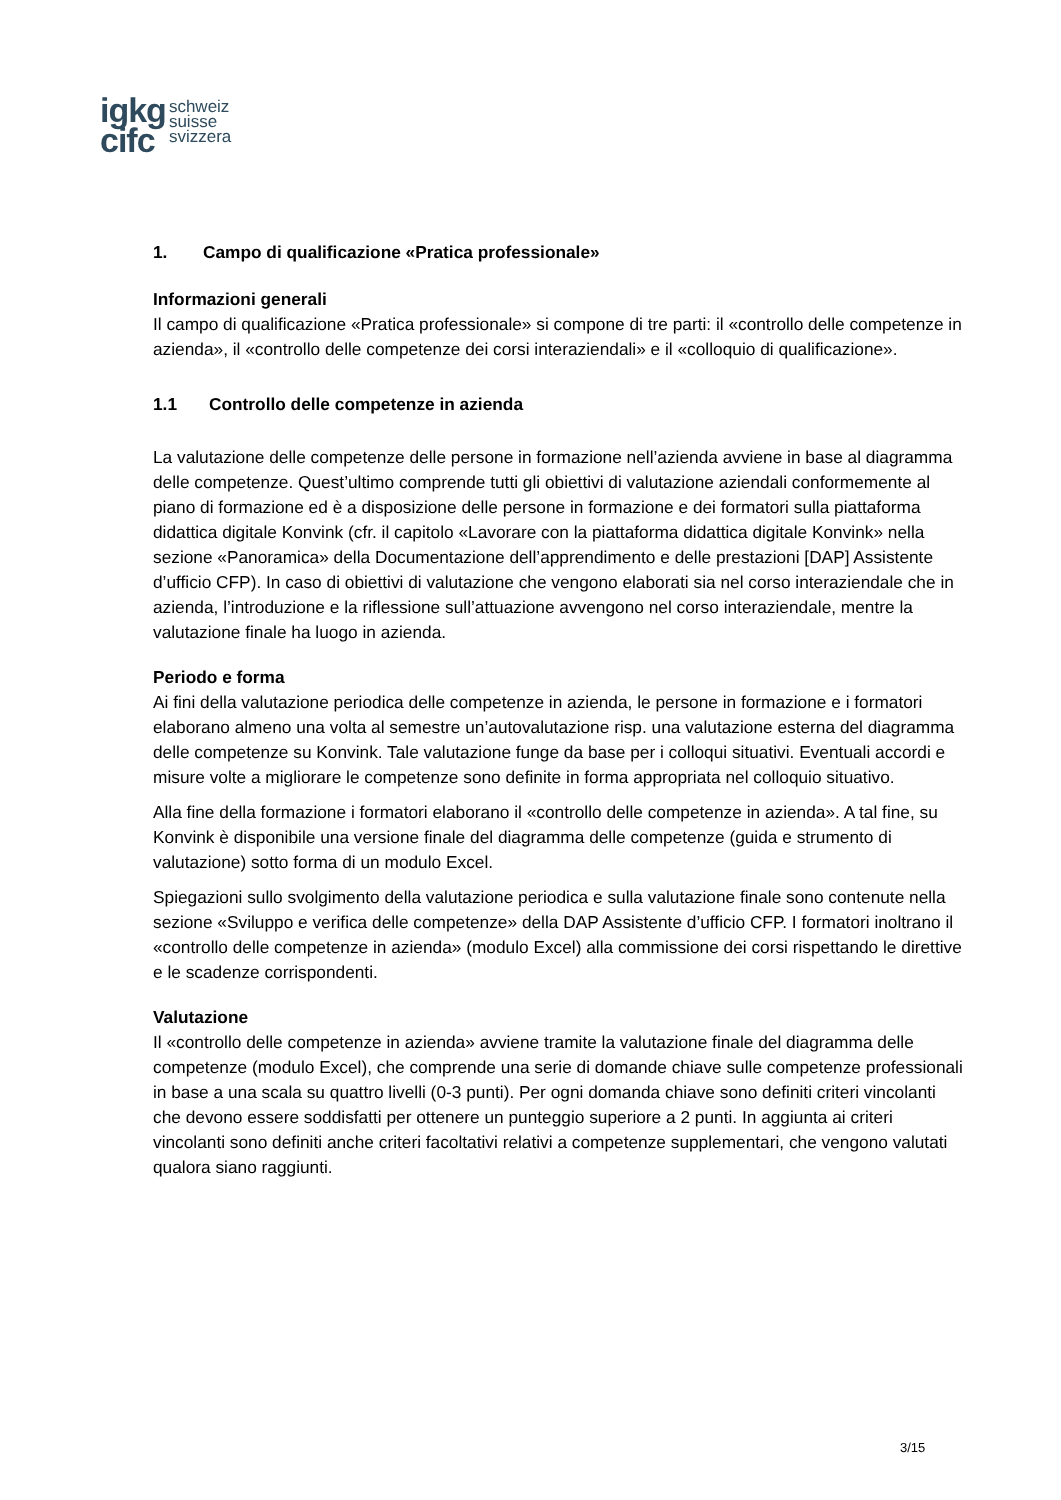igkg
cifc
schweiz
suisse
svizzera
1. Campo di qualificazione «Pratica professionale»
Informazioni generali
Il campo di qualificazione «Pratica professionale» si compone di tre parti: il «controllo delle competenze in azienda», il «controllo delle competenze dei corsi interaziendali» e il «colloquio di qualificazione».
1.1 Controllo delle competenze in azienda
La valutazione delle competenze delle persone in formazione nell’azienda avviene in base al diagramma delle competenze. Quest’ultimo comprende tutti gli obiettivi di valutazione aziendali conformemente al piano di formazione ed è a disposizione delle persone in formazione e dei formatori sulla piattaforma didattica digitale Konvink (cfr. il capitolo «Lavorare con la piattaforma didattica digitale Konvink» nella sezione «Panoramica» della Documentazione dell’apprendimento e delle prestazioni [DAP] Assistente d’ufficio CFP). In caso di obiettivi di valutazione che vengono elaborati sia nel corso interaziendale che in azienda, l’introduzione e la riflessione sull’attuazione avvengono nel corso interaziendale, mentre la valutazione finale ha luogo in azienda.
Periodo e forma
Ai fini della valutazione periodica delle competenze in azienda, le persone in formazione e i formatori elaborano almeno una volta al semestre un’autovalutazione risp. una valutazione esterna del diagramma delle competenze su Konvink. Tale valutazione funge da base per i colloqui situativi. Eventuali accordi e misure volte a migliorare le competenze sono definite in forma appropriata nel colloquio situativo.
Alla fine della formazione i formatori elaborano il «controllo delle competenze in azienda». A tal fine, su Konvink è disponibile una versione finale del diagramma delle competenze (guida e strumento di valutazione) sotto forma di un modulo Excel.
Spiegazioni sullo svolgimento della valutazione periodica e sulla valutazione finale sono contenute nella sezione «Sviluppo e verifica delle competenze» della DAP Assistente d’ufficio CFP. I formatori inoltrano il «controllo delle competenze in azienda» (modulo Excel) alla commissione dei corsi rispettando le direttive e le scadenze corrispondenti.
Valutazione
Il «controllo delle competenze in azienda» avviene tramite la valutazione finale del diagramma delle competenze (modulo Excel), che comprende una serie di domande chiave sulle competenze professionali in base a una scala su quattro livelli (0-3 punti). Per ogni domanda chiave sono definiti criteri vincolanti che devono essere soddisfatti per ottenere un punteggio superiore a 2 punti. In aggiunta ai criteri vincolanti sono definiti anche criteri facoltativi relativi a competenze supplementari, che vengono valutati qualora siano raggiunti.
3/15